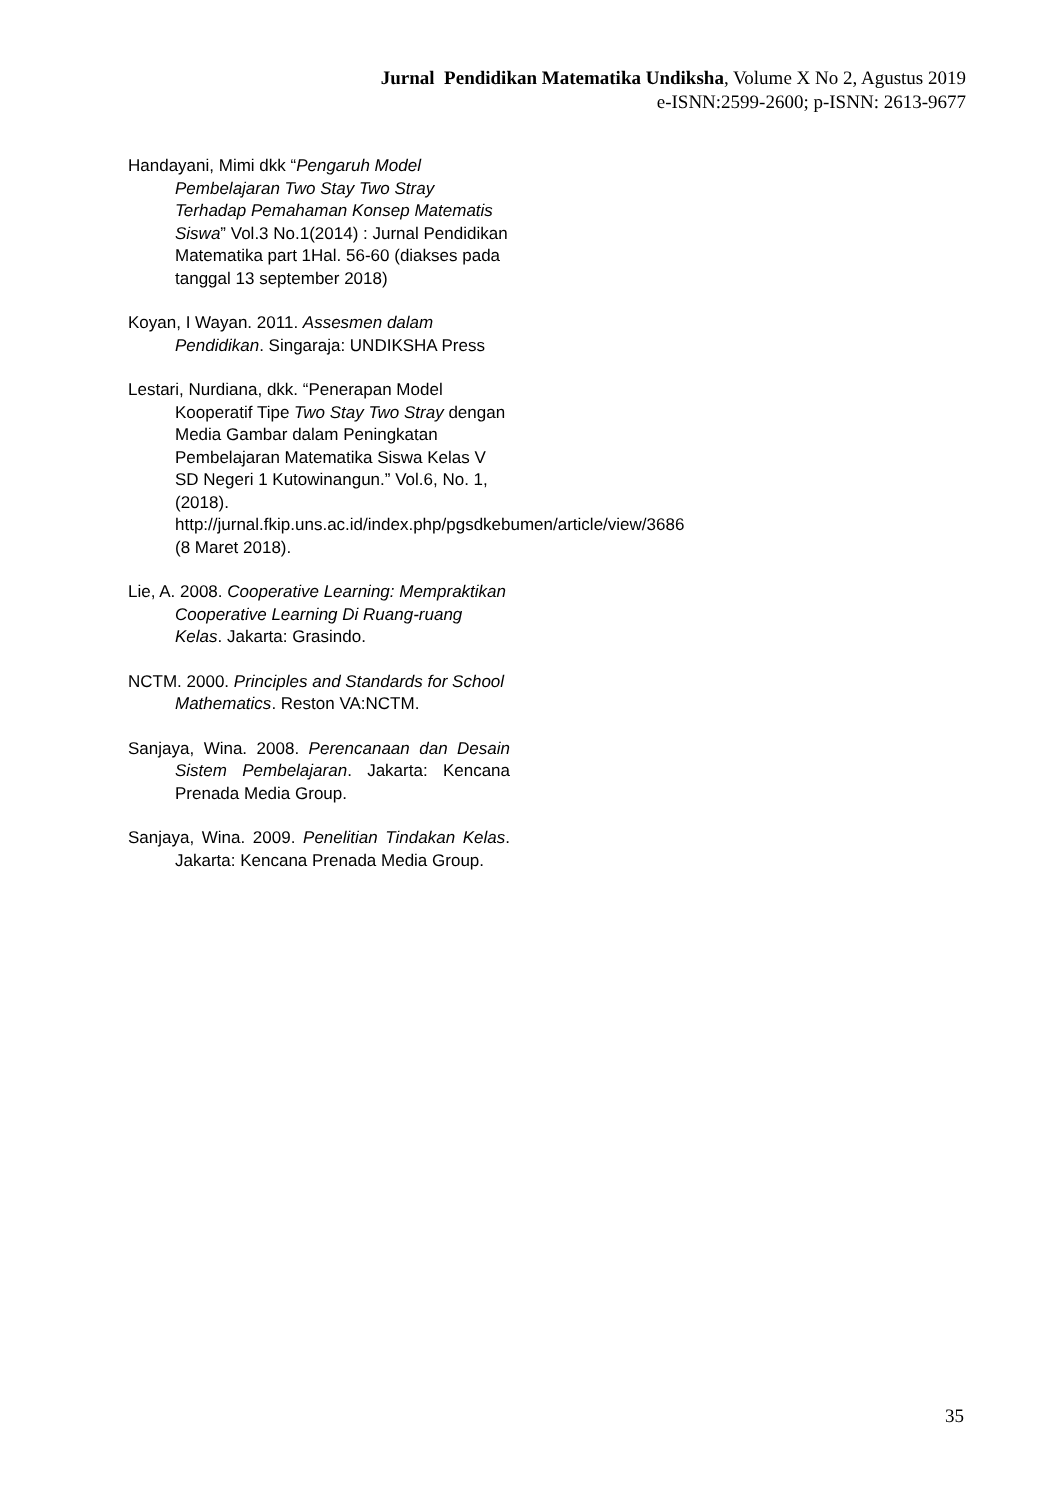Jurnal Pendidikan Matematika Undiksha, Volume X No 2, Agustus 2019
e-ISNN:2599-2600; p-ISNN: 2613-9677
Handayani, Mimi dkk “Pengaruh Model Pembelajaran Two Stay Two Stray Terhadap Pemahaman Konsep Matematis Siswa” Vol.3 No.1(2014) : Jurnal Pendidikan Matematika part 1Hal. 56-60 (diakses pada tanggal 13 september 2018)
Koyan, I Wayan. 2011. Assesmen dalam Pendidikan. Singaraja: UNDIKSHA Press
Lestari, Nurdiana, dkk. “Penerapan Model Kooperatif Tipe Two Stay Two Stray dengan Media Gambar dalam Peningkatan Pembelajaran Matematika Siswa Kelas V SD Negeri 1 Kutowinangun.” Vol.6, No. 1, (2018). http://jurnal.fkip.uns.ac.id/index.php/pgsdkebumen/article/view/3686 (8 Maret 2018).
Lie, A. 2008. Cooperative Learning: Mempraktikan Cooperative Learning Di Ruang-ruang Kelas. Jakarta: Grasindo.
NCTM. 2000. Principles and Standards for School Mathematics. Reston VA:NCTM.
Sanjaya, Wina. 2008. Perencanaan dan Desain Sistem Pembelajaran. Jakarta: Kencana Prenada Media Group.
Sanjaya, Wina. 2009. Penelitian Tindakan Kelas. Jakarta: Kencana Prenada Media Group.
35